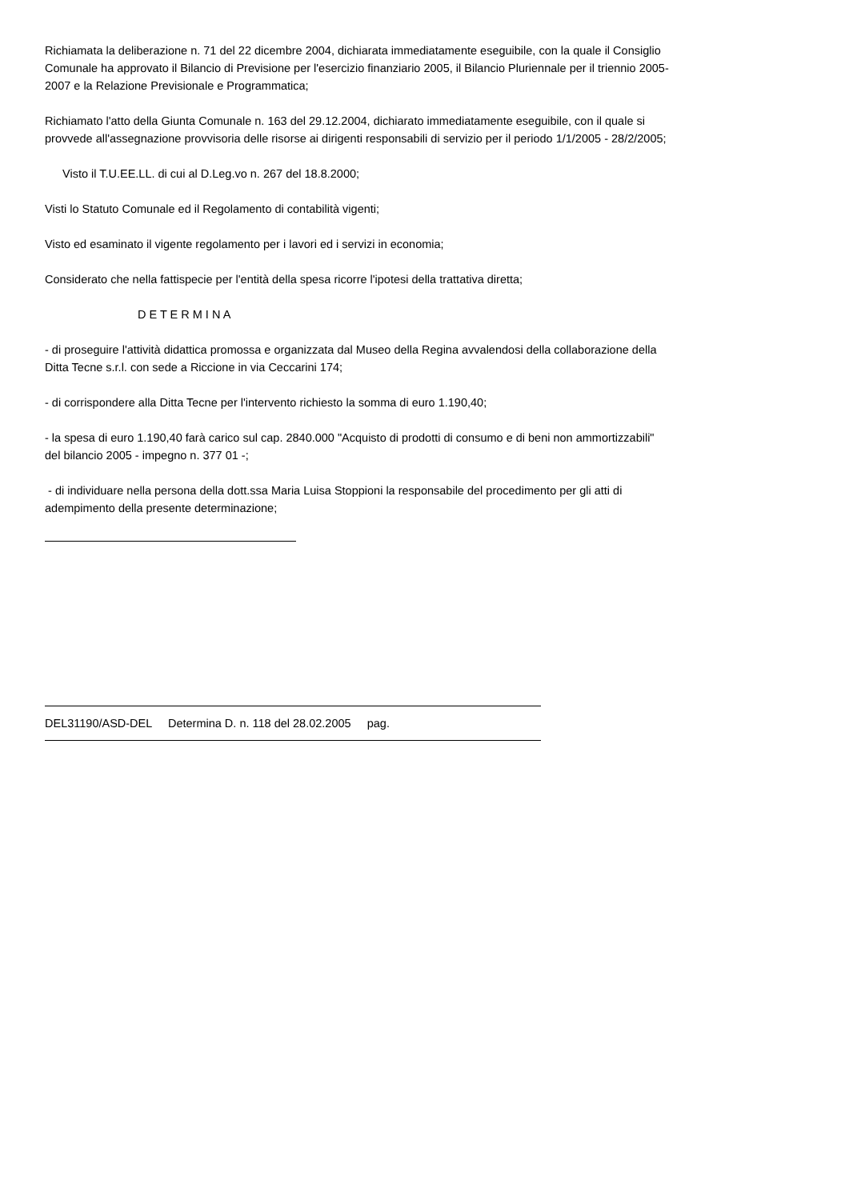Richiamata la deliberazione n. 71 del 22 dicembre 2004, dichiarata immediatamente eseguibile, con la quale il Consiglio Comunale ha approvato il Bilancio di Previsione per l'esercizio finanziario 2005, il Bilancio Pluriennale per il triennio 2005-2007 e la Relazione Previsionale e Programmatica;
Richiamato l'atto della Giunta Comunale n. 163 del 29.12.2004, dichiarato immediatamente eseguibile, con il quale si provvede all'assegnazione provvisoria delle risorse ai dirigenti responsabili di servizio per il periodo 1/1/2005 - 28/2/2005;
Visto il T.U.EE.LL. di cui al D.Leg.vo n. 267 del 18.8.2000;
Visti lo Statuto Comunale ed il Regolamento di contabilità vigenti;
Visto ed esaminato il vigente regolamento per i lavori ed i servizi in economia;
Considerato che nella fattispecie per l'entità della spesa ricorre l'ipotesi della trattativa diretta;
D E T E R M I N A
- di proseguire l'attività didattica promossa e organizzata dal Museo della Regina avvalendosi della collaborazione della Ditta Tecne s.r.l. con sede a Riccione in via Ceccarini 174;
- di corrispondere alla Ditta Tecne per l'intervento richiesto la somma di euro 1.190,40;
- la spesa di euro 1.190,40 farà carico sul cap. 2840.000 "Acquisto di prodotti di consumo e di beni non ammortizzabili" del bilancio 2005 - impegno n. 377 01 -;
- di individuare nella persona della dott.ssa Maria Luisa Stoppioni la responsabile del procedimento per gli atti di adempimento della presente determinazione;
DEL31190/ASD-DEL Determina D. n. 118 del 28.02.2005 pag.